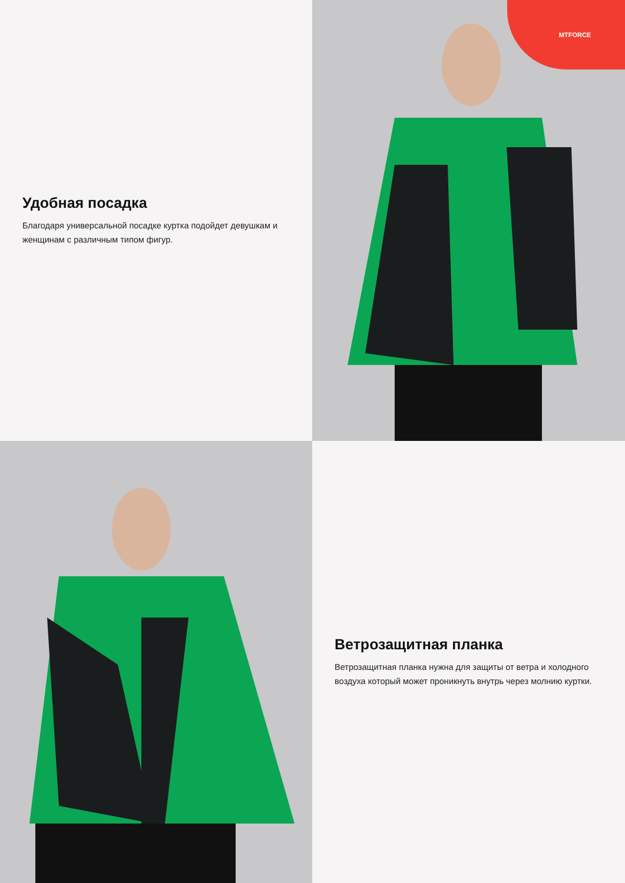Удобная посадка
Благодаря универсальной посадке куртка подойдет девушкам и женщинам с различным типом фигур.
MTFORCE
Ветрозащитная планка
Ветрозащитная планка нужна для защиты от ветра и холодного воздуха который может проникнуть внутрь через молнию куртки.